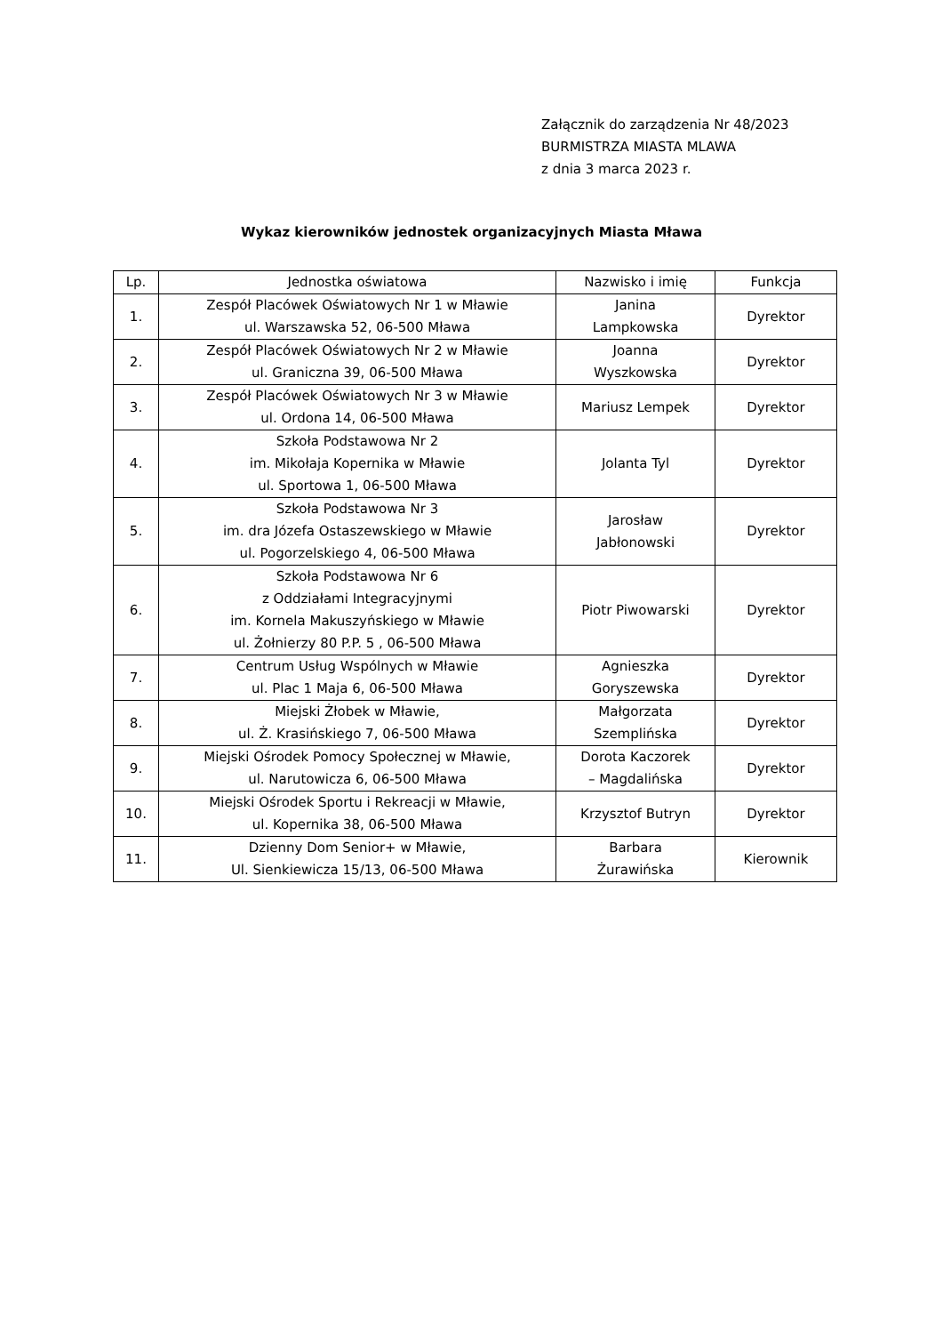Załącznik do zarządzenia Nr 48/2023
BURMISTRZA MIASTA MLAWA
z dnia 3 marca 2023 r.
Wykaz kierowników jednostek organizacyjnych Miasta Mława
| Lp. | Jednostka oświatowa | Nazwisko i imię | Funkcja |
| --- | --- | --- | --- |
| 1. | Zespół Placówek Oświatowych Nr 1 w Mławie ul. Warszawska 52, 06-500 Mława | Janina Lampkowska | Dyrektor |
| 2. | Zespół Placówek Oświatowych Nr 2 w Mławie ul. Graniczna 39, 06-500 Mława | Joanna Wyszkowska | Dyrektor |
| 3. | Zespół Placówek Oświatowych Nr 3 w Mławie ul. Ordona 14, 06-500 Mława | Mariusz Lempek | Dyrektor |
| 4. | Szkoła Podstawowa Nr 2 im. Mikołaja Kopernika w Mławie ul. Sportowa 1, 06-500 Mława | Jolanta Tyl | Dyrektor |
| 5. | Szkoła Podstawowa Nr 3 im. dra Józefa Ostaszewskiego w Mławie ul. Pogorzelskiego 4, 06-500 Mława | Jarosław Jabłonowski | Dyrektor |
| 6. | Szkoła Podstawowa Nr 6 z Oddziałami Integracyjnymi im. Kornela Makuszyńskiego w Mławie ul. Żołnierzy 80 P.P. 5 , 06-500 Mława | Piotr Piwowarski | Dyrektor |
| 7. | Centrum Usług Wspólnych w Mławie ul. Plac 1 Maja 6, 06-500 Mława | Agnieszka Goryszewska | Dyrektor |
| 8. | Miejski Żłobek w Mławie, ul. Ż. Krasińskiego 7, 06-500 Mława | Małgorzata Szemplińska | Dyrektor |
| 9. | Miejski Ośrodek Pomocy Społecznej w Mławie, ul. Narutowicza 6, 06-500 Mława | Dorota Kaczorek – Magdalińska | Dyrektor |
| 10. | Miejski Ośrodek Sportu i Rekreacji w Mławie, ul. Kopernika 38, 06-500 Mława | Krzysztof Butryn | Dyrektor |
| 11. | Dzienny Dom Senior+ w Mławie, Ul. Sienkiewicza 15/13, 06-500 Mława | Barbara Żurawińska | Kierownik |